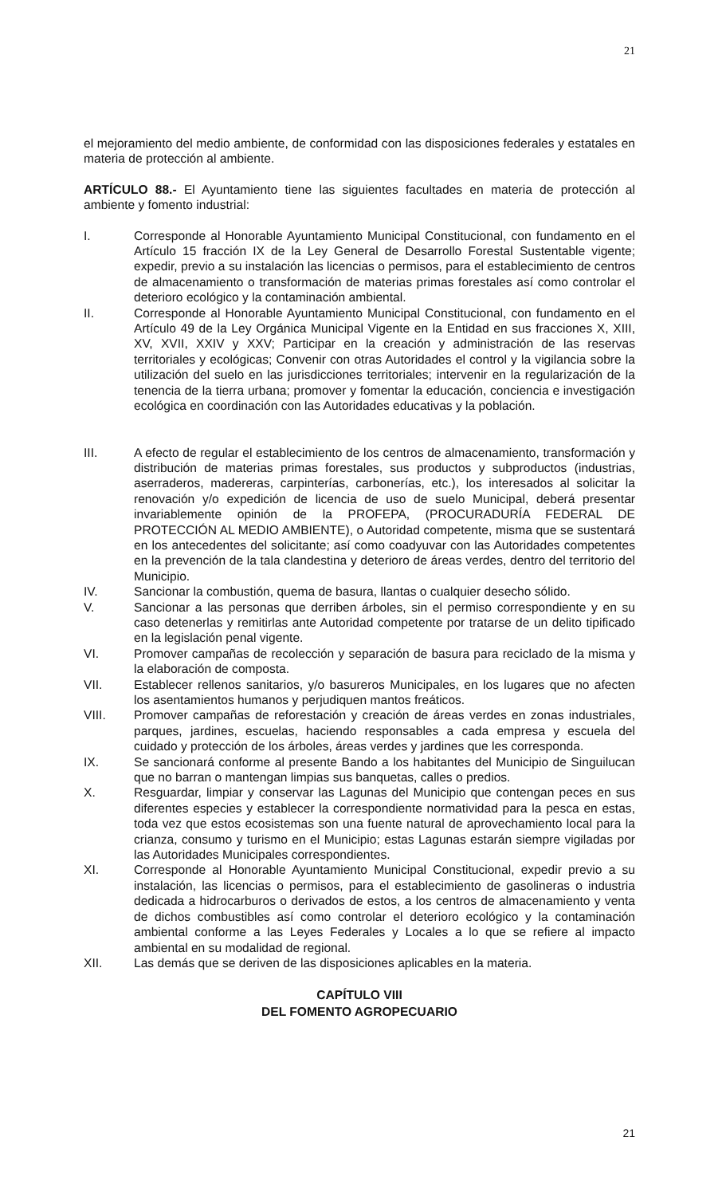21
el mejoramiento del medio ambiente, de conformidad con las disposiciones federales y estatales en materia de protección al ambiente.
ARTÍCULO 88.- El Ayuntamiento tiene las siguientes facultades en materia de protección al ambiente y fomento industrial:
I. Corresponde al Honorable Ayuntamiento Municipal Constitucional, con fundamento en el Artículo 15 fracción IX de la Ley General de Desarrollo Forestal Sustentable vigente; expedir, previo a su instalación las licencias o permisos, para el establecimiento de centros de almacenamiento o transformación de materias primas forestales así como controlar el deterioro ecológico y la contaminación ambiental.
II. Corresponde al Honorable Ayuntamiento Municipal Constitucional, con fundamento en el Artículo 49 de la Ley Orgánica Municipal Vigente en la Entidad en sus fracciones X, XIII, XV, XVII, XXIV y XXV; Participar en la creación y administración de las reservas territoriales y ecológicas; Convenir con otras Autoridades el control y la vigilancia sobre la utilización del suelo en las jurisdicciones territoriales; intervenir en la regularización de la tenencia de la tierra urbana; promover y fomentar la educación, conciencia e investigación ecológica en coordinación con las Autoridades educativas y la población.
III. A efecto de regular el establecimiento de los centros de almacenamiento, transformación y distribución de materias primas forestales, sus productos y subproductos (industrias, aserraderos, madereras, carpinterías, carbonerías, etc.), los interesados al solicitar la renovación y/o expedición de licencia de uso de suelo Municipal, deberá presentar invariablemente opinión de la PROFEPA, (PROCURADURÍA FEDERAL DE PROTECCIÓN AL MEDIO AMBIENTE), o Autoridad competente, misma que se sustentará en los antecedentes del solicitante; así como coadyuvar con las Autoridades competentes en la prevención de la tala clandestina y deterioro de áreas verdes, dentro del territorio del Municipio.
IV. Sancionar la combustión, quema de basura, llantas o cualquier desecho sólido.
V. Sancionar a las personas que derriben árboles, sin el permiso correspondiente y en su caso detenerlas y remitirlas ante Autoridad competente por tratarse de un delito tipificado en la legislación penal vigente.
VI. Promover campañas de recolección y separación de basura para reciclado de la misma y la elaboración de composta.
VII. Establecer rellenos sanitarios, y/o basureros Municipales, en los lugares que no afecten los asentamientos humanos y perjudiquen mantos freáticos.
VIII. Promover campañas de reforestación y creación de áreas verdes en zonas industriales, parques, jardines, escuelas, haciendo responsables a cada empresa y escuela del cuidado y protección de los árboles, áreas verdes y jardines que les corresponda.
IX. Se sancionará conforme al presente Bando a los habitantes del Municipio de Singuilucan que no barran o mantengan limpias sus banquetas, calles o predios.
X. Resguardar, limpiar y conservar las Lagunas del Municipio que contengan peces en sus diferentes especies y establecer la correspondiente normatividad para la pesca en estas, toda vez que estos ecosistemas son una fuente natural de aprovechamiento local para la crianza, consumo y turismo en el Municipio; estas Lagunas estarán siempre vigiladas por las Autoridades Municipales correspondientes.
XI. Corresponde al Honorable Ayuntamiento Municipal Constitucional, expedir previo a su instalación, las licencias o permisos, para el establecimiento de gasolineras o industria dedicada a hidrocarburos o derivados de estos, a los centros de almacenamiento y venta de dichos combustibles así como controlar el deterioro ecológico y la contaminación ambiental conforme a las Leyes Federales y Locales a lo que se refiere al impacto ambiental en su modalidad de regional.
XII. Las demás que se deriven de las disposiciones aplicables en la materia.
CAPÍTULO VIII
DEL FOMENTO AGROPECUARIO
21